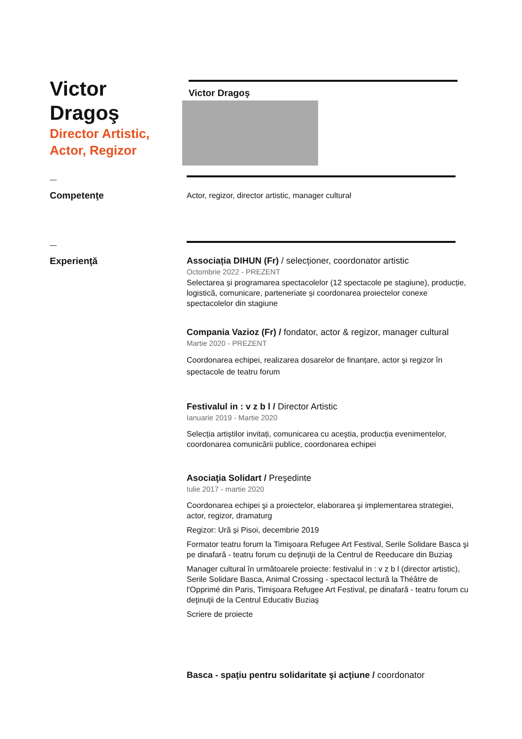Victor
Dragoş
Director Artistic,
Actor, Regizor
Victor Dragoş
—
Competenţe
Actor, regizor, director artistic, manager cultural
—
Experienţă Associația DIHUN (Fr) / selecționer, coordonator artistic
Octombrie 2022 - PREZENT
Selectarea și programarea spectacolelor (12 spectacole pe stagiune), producție, logistică, comunicare, parteneriate și coordonarea proiectelor conexe spectacolelor din stagiune
Compania Vazioz (Fr) / fondator, actor & regizor, manager cultural
Martie 2020 - PREZENT
Coordonarea echipei, realizarea dosarelor de finanțare, actor și regizor în spectacole de teatru forum
Festivalul in : v z b l / Director Artistic
Ianuarie 2019 - Martie 2020
Selecția artiștilor invitați, comunicarea cu aceștia, producția evenimentelor, coordonarea comunicării publice, coordonarea echipei
Asociaţia Solidart / Preşedinte
Iulie 2017 - martie 2020
Coordonarea echipei şi a proiectelor, elaborarea şi implementarea strategiei, actor, regizor, dramaturg
Regizor: Ură și Pisoi, decembrie 2019
Formator teatru forum la Timişoara Refugee Art Festival, Serile Solidare Basca şi pe dinafară - teatru forum cu deţinuţii de la Centrul de Reeducare din Buziaş
Manager cultural în următoarele proiecte: festivalul in : v z b l (director artistic), Serile Solidare Basca, Animal Crossing - spectacol lectură la Théâtre de l'Opprimé din Paris, Timişoara Refugee Art Festival, pe dinafară - teatru forum cu deţinuţii de la Centrul Educativ Buziaş
Scriere de proiecte
Basca - spaţiu pentru solidaritate şi acţiune / coordonator